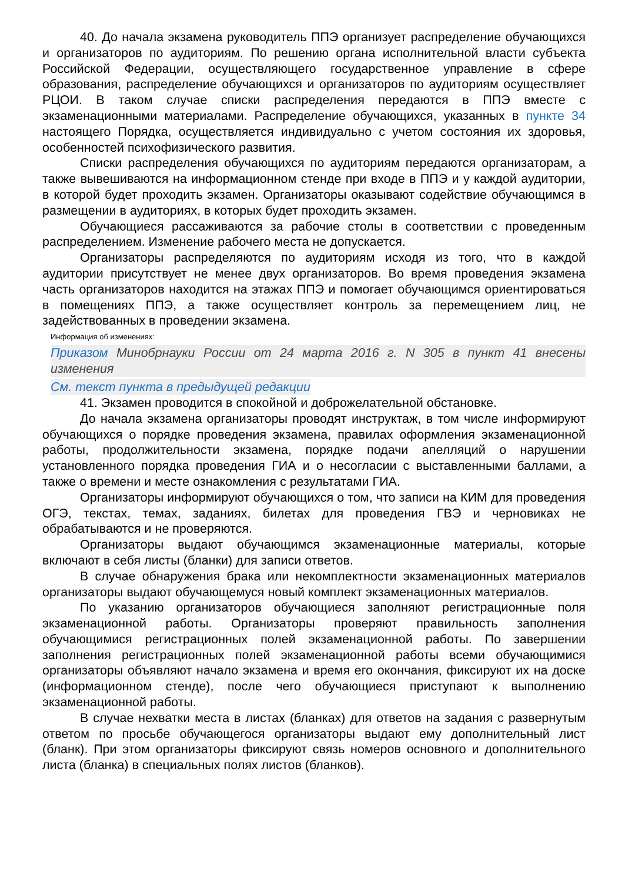40. До начала экзамена руководитель ППЭ организует распределение обучающихся и организаторов по аудиториям. По решению органа исполнительной власти субъекта Российской Федерации, осуществляющего государственное управление в сфере образования, распределение обучающихся и организаторов по аудиториям осуществляет РЦОИ. В таком случае списки распределения передаются в ППЭ вместе с экзаменационными материалами. Распределение обучающихся, указанных в пункте 34 настоящего Порядка, осуществляется индивидуально с учетом состояния их здоровья, особенностей психофизического развития.
Списки распределения обучающихся по аудиториям передаются организаторам, а также вывешиваются на информационном стенде при входе в ППЭ и у каждой аудитории, в которой будет проходить экзамен. Организаторы оказывают содействие обучающимся в размещении в аудиториях, в которых будет проходить экзамен.
Обучающиеся рассаживаются за рабочие столы в соответствии с проведенным распределением. Изменение рабочего места не допускается.
Организаторы распределяются по аудиториям исходя из того, что в каждой аудитории присутствует не менее двух организаторов. Во время проведения экзамена часть организаторов находится на этажах ППЭ и помогает обучающимся ориентироваться в помещениях ППЭ, а также осуществляет контроль за перемещением лиц, не задействованных в проведении экзамена.
Информация об изменениях:
Приказом Минобрнауки России от 24 марта 2016 г. N 305 в пункт 41 внесены изменения
См. текст пункта в предыдущей редакции
41. Экзамен проводится в спокойной и доброжелательной обстановке.
До начала экзамена организаторы проводят инструктаж, в том числе информируют обучающихся о порядке проведения экзамена, правилах оформления экзаменационной работы, продолжительности экзамена, порядке подачи апелляций о нарушении установленного порядка проведения ГИА и о несогласии с выставленными баллами, а также о времени и месте ознакомления с результатами ГИА.
Организаторы информируют обучающихся о том, что записи на КИМ для проведения ОГЭ, текстах, темах, заданиях, билетах для проведения ГВЭ и черновиках не обрабатываются и не проверяются.
Организаторы выдают обучающимся экзаменационные материалы, которые включают в себя листы (бланки) для записи ответов.
В случае обнаружения брака или некомплектности экзаменационных материалов организаторы выдают обучающемуся новый комплект экзаменационных материалов.
По указанию организаторов обучающиеся заполняют регистрационные поля экзаменационной работы. Организаторы проверяют правильность заполнения обучающимися регистрационных полей экзаменационной работы. По завершении заполнения регистрационных полей экзаменационной работы всеми обучающимися организаторы объявляют начало экзамена и время его окончания, фиксируют их на доске (информационном стенде), после чего обучающиеся приступают к выполнению экзаменационной работы.
В случае нехватки места в листах (бланках) для ответов на задания с развернутым ответом по просьбе обучающегося организаторы выдают ему дополнительный лист (бланк). При этом организаторы фиксируют связь номеров основного и дополнительного листа (бланка) в специальных полях листов (бланков).